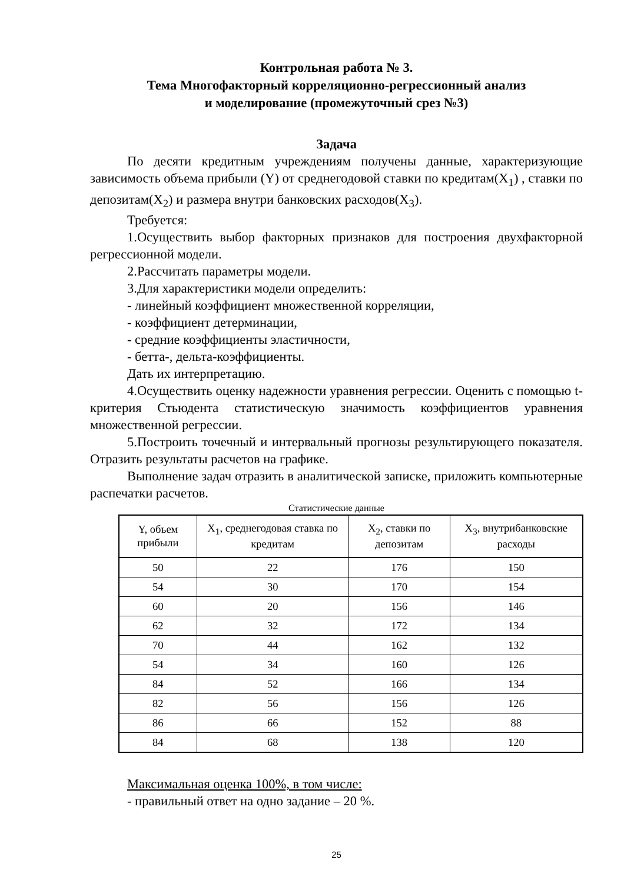Контрольная работа № 3.
Тема Многофакторный корреляционно-регрессионный анализ
и моделирование (промежуточный срез №3)
Задача
По десяти кредитным учреждениям получены данные, характеризующие зависимость объема прибыли (Y) от среднегодовой ставки по кредитам(X<sub>1</sub>) , ставки по депозитам(X<sub>2</sub>) и размера внутри банковских расходов(X<sub>3</sub>).
Требуется:
1.Осуществить выбор факторных признаков для построения двухфакторной регрессионной модели.
2.Рассчитать параметры модели.
3.Для характеристики модели определить:
- линейный коэффициент множественной корреляции,
- коэффициент детерминации,
- средние коэффициенты эластичности,
- бетта-, дельта-коэффициенты.
Дать их интерпретацию.
4.Осуществить оценку надежности уравнения регрессии. Оценить с помощью t-критерия Стьюдента статистическую значимость коэффициентов уравнения множественной регрессии.
5.Построить точечный и интервальный прогнозы результирующего показателя. Отразить результаты расчетов на графике.
Выполнение задач отразить в аналитической записке, приложить компьютерные распечатки расчетов.
Статистические данные
| Y, объем прибыли | X<sub>1</sub>, среднегодовая ставка по кредитам | X<sub>2</sub>, ставки по депозитам | X<sub>3</sub>, внутрибанковские расходы |
| --- | --- | --- | --- |
| 50 | 22 | 176 | 150 |
| 54 | 30 | 170 | 154 |
| 60 | 20 | 156 | 146 |
| 62 | 32 | 172 | 134 |
| 70 | 44 | 162 | 132 |
| 54 | 34 | 160 | 126 |
| 84 | 52 | 166 | 134 |
| 82 | 56 | 156 | 126 |
| 86 | 66 | 152 | 88 |
| 84 | 68 | 138 | 120 |
Максимальная оценка 100%, в том числе:
- правильный ответ на одно задание – 20 %.
25